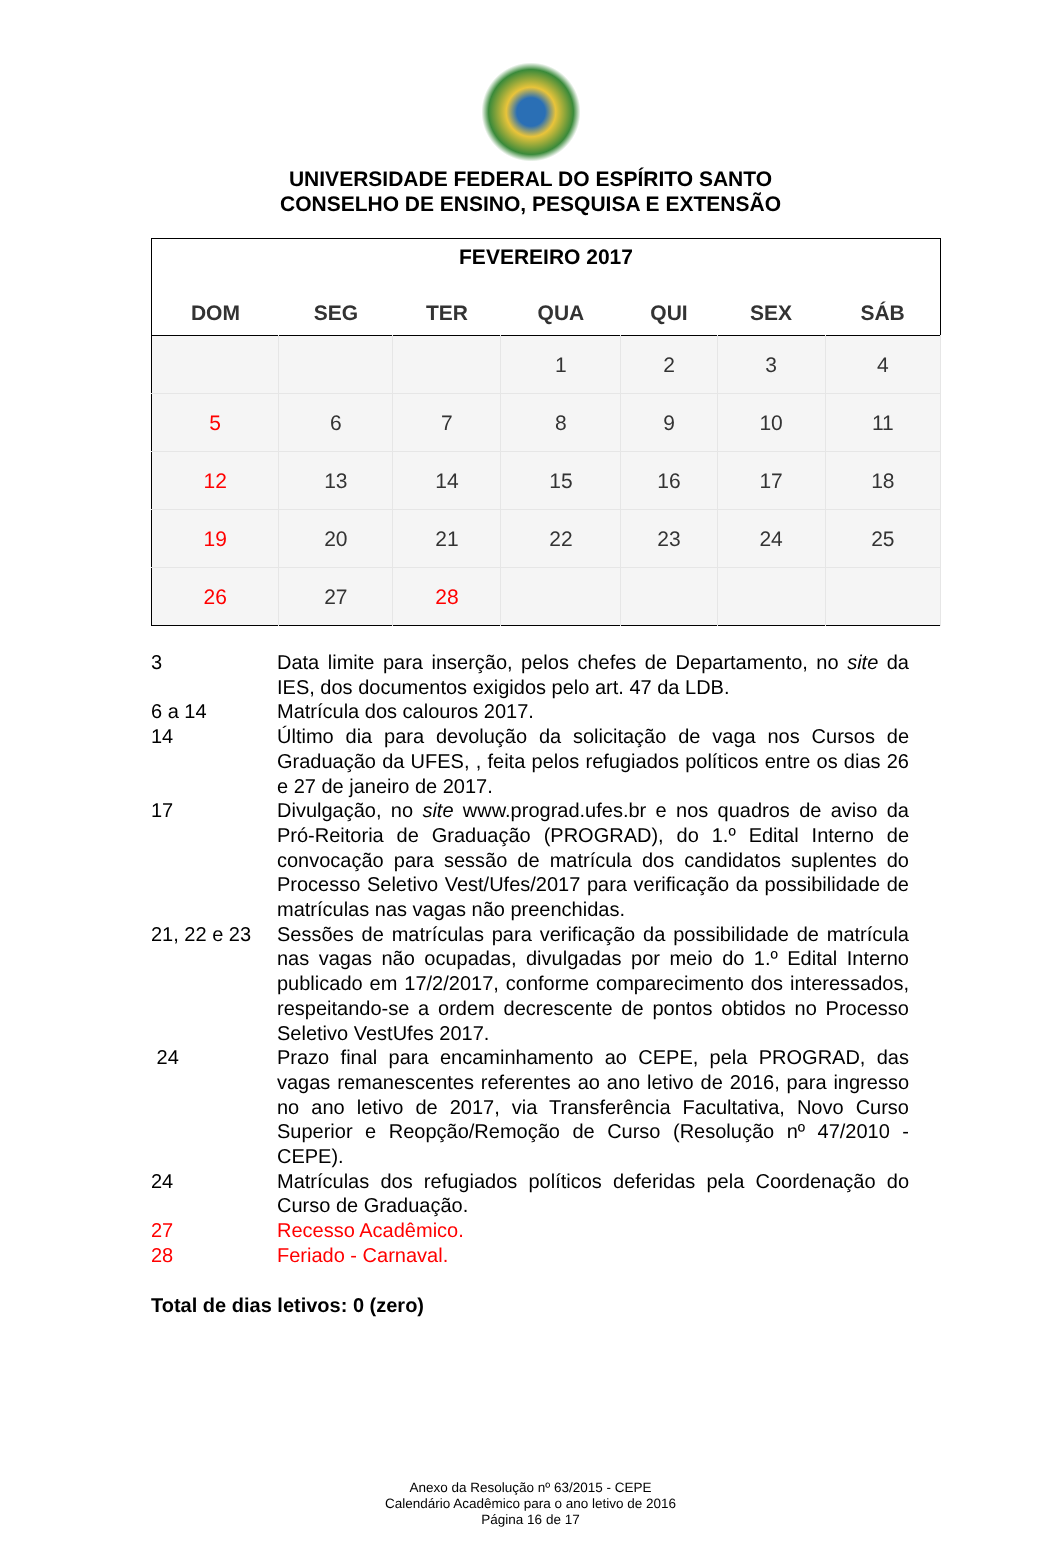UNIVERSIDADE FEDERAL DO ESPÍRITO SANTO
CONSELHO DE ENSINO, PESQUISA E EXTENSÃO
| FEVEREIRO 2017 | | | | | | |
| --- | --- | --- | --- | --- | --- | --- |
| DOM | SEG | TER | QUA | QUI | SEX | SÁB |
| | | | 1 | 2 | 3 | 4 |
| 5 | 6 | 7 | 8 | 9 | 10 | 11 |
| 12 | 13 | 14 | 15 | 16 | 17 | 18 |
| 19 | 20 | 21 | 22 | 23 | 24 | 25 |
| 26 | 27 | 28 | | | | |
| 3 | Data limite para inserção, pelos chefes de Departamento, no site da IES, dos documentos exigidos pelo art. 47 da LDB. |
| 6 a 14 | Matrícula dos calouros 2017. |
| 14 | Último dia para devolução da solicitação de vaga nos Cursos de Graduação da UFES, , feita pelos refugiados políticos entre os dias 26 e 27 de janeiro de 2017. |
| 17 | Divulgação, no site www.prograd.ufes.br e nos quadros de aviso da Pró-Reitoria de Graduação (PROGRAD), do 1.º Edital Interno de convocação para sessão de matrícula dos candidatos suplentes do Processo Seletivo Vest/Ufes/2017 para verificação da possibilidade de matrículas nas vagas não preenchidas. |
| 21, 22 e 23 | Sessões de matrículas para verificação da possibilidade de matrícula nas vagas não ocupadas, divulgadas por meio do 1.º Edital Interno publicado em 17/2/2017, conforme comparecimento dos interessados, respeitando-se a ordem decrescente de pontos obtidos no Processo Seletivo VestUfes 2017. |
| 24 | Prazo final para encaminhamento ao CEPE, pela PROGRAD, das vagas remanescentes referentes ao ano letivo de 2016, para ingresso no ano letivo de 2017, via Transferência Facultativa, Novo Curso Superior e Reopção/Remoção de Curso (Resolução nº 47/2010 - CEPE). |
| 24 | Matrículas dos refugiados políticos deferidas pela Coordenação do Curso de Graduação. |
| 27 | Recesso Acadêmico. |
| 28 | Feriado - Carnaval. |
Total de dias letivos: 0 (zero)
Anexo da Resolução nº 63/2015 - CEPE
Calendário Acadêmico para o ano letivo de 2016
Página 16 de 17